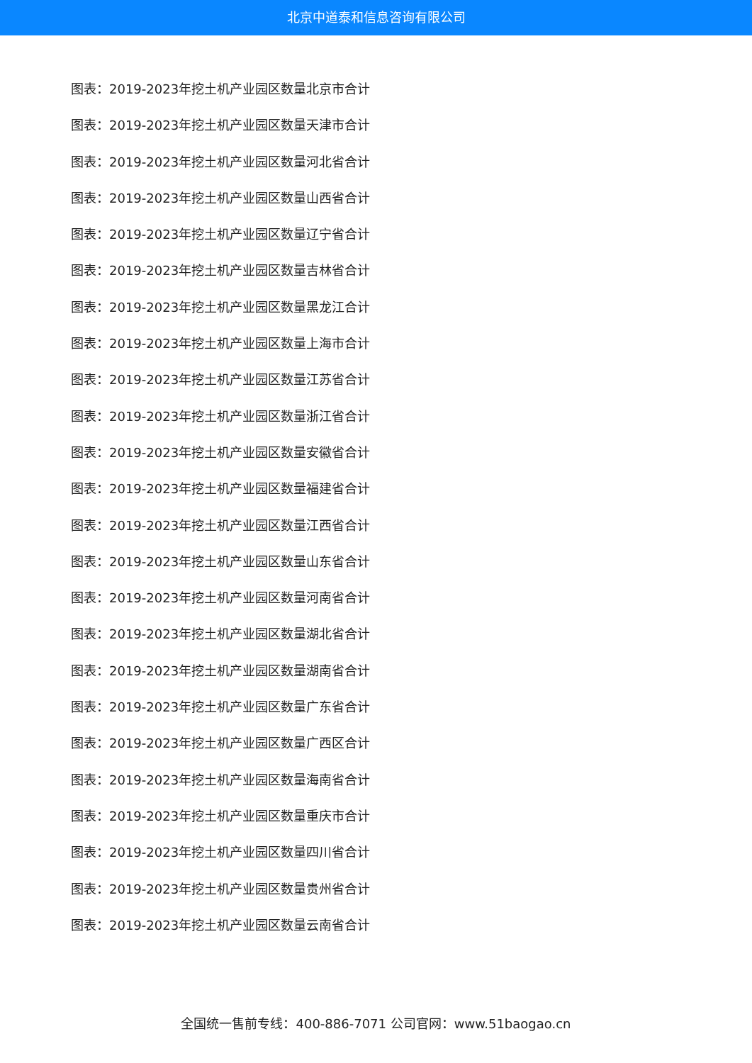北京中道泰和信息咨询有限公司
图表：2019-2023年挖土机产业园区数量北京市合计
图表：2019-2023年挖土机产业园区数量天津市合计
图表：2019-2023年挖土机产业园区数量河北省合计
图表：2019-2023年挖土机产业园区数量山西省合计
图表：2019-2023年挖土机产业园区数量辽宁省合计
图表：2019-2023年挖土机产业园区数量吉林省合计
图表：2019-2023年挖土机产业园区数量黑龙江合计
图表：2019-2023年挖土机产业园区数量上海市合计
图表：2019-2023年挖土机产业园区数量江苏省合计
图表：2019-2023年挖土机产业园区数量浙江省合计
图表：2019-2023年挖土机产业园区数量安徽省合计
图表：2019-2023年挖土机产业园区数量福建省合计
图表：2019-2023年挖土机产业园区数量江西省合计
图表：2019-2023年挖土机产业园区数量山东省合计
图表：2019-2023年挖土机产业园区数量河南省合计
图表：2019-2023年挖土机产业园区数量湖北省合计
图表：2019-2023年挖土机产业园区数量湖南省合计
图表：2019-2023年挖土机产业园区数量广东省合计
图表：2019-2023年挖土机产业园区数量广西区合计
图表：2019-2023年挖土机产业园区数量海南省合计
图表：2019-2023年挖土机产业园区数量重庆市合计
图表：2019-2023年挖土机产业园区数量四川省合计
图表：2019-2023年挖土机产业园区数量贵州省合计
图表：2019-2023年挖土机产业园区数量云南省合计
全国统一售前专线：400-886-7071 公司官网：www.51baogao.cn